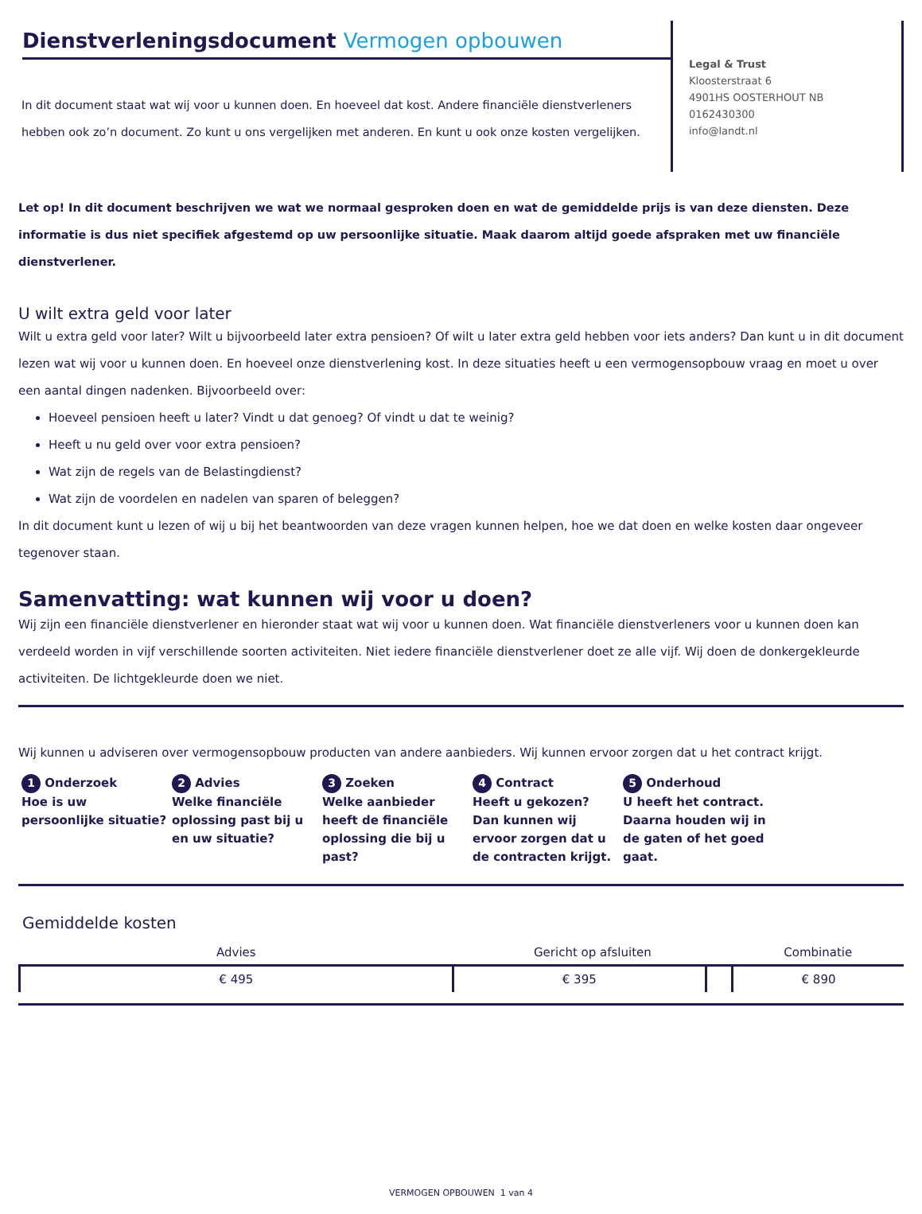Dienstverleningsdocument Vermogen opbouwen
In dit document staat wat wij voor u kunnen doen. En hoeveel dat kost. Andere financiële dienstverleners hebben ook zo’n document. Zo kunt u ons vergelijken met anderen. En kunt u ook onze kosten vergelijken.
Legal & Trust
Kloosterstraat 6
4901HS OOSTERHOUT NB
0162430300
info@landt.nl
Let op! In dit document beschrijven we wat we normaal gesproken doen en wat de gemiddelde prijs is van deze diensten. Deze informatie is dus niet specifiek afgestemd op uw persoonlijke situatie. Maak daarom altijd goede afspraken met uw financiële dienstverlener.
U wilt extra geld voor later
Wilt u extra geld voor later? Wilt u bijvoorbeeld later extra pensioen? Of wilt u later extra geld hebben voor iets anders? Dan kunt u in dit document lezen wat wij voor u kunnen doen. En hoeveel onze dienstverlening kost. In deze situaties heeft u een vermogensopbouw vraag en moet u over een aantal dingen nadenken. Bijvoorbeeld over:
Hoeveel pensioen heeft u later? Vindt u dat genoeg? Of vindt u dat te weinig?
Heeft u nu geld over voor extra pensioen?
Wat zijn de regels van de Belastingdienst?
Wat zijn de voordelen en nadelen van sparen of beleggen?
In dit document kunt u lezen of wij u bij het beantwoorden van deze vragen kunnen helpen, hoe we dat doen en welke kosten daar ongeveer tegenover staan.
Samenvatting: wat kunnen wij voor u doen?
Wij zijn een financiële dienstverlener en hieronder staat wat wij voor u kunnen doen. Wat financiële dienstverleners voor u kunnen doen kan verdeeld worden in vijf verschillende soorten activiteiten. Niet iedere financiële dienstverlener doet ze alle vijf. Wij doen de donkergekleurde activiteiten. De lichtgekleurde doen we niet.
Wij kunnen u adviseren over vermogensopbouw producten van andere aanbieders. Wij kunnen ervoor zorgen dat u het contract krijgt.
1 Onderzoek
Hoe is uw persoonlijke situatie?
2 Advies
Welke financiële oplossing past bij u en uw situatie?
3 Zoeken
Welke aanbieder heeft de financiële oplossing die bij u past?
4 Contract
Heeft u gekozen? Dan kunnen wij ervoor zorgen dat u de contracten krijgt.
5 Onderhoud
U heeft het contract. Daarna houden wij in de gaten of het goed gaat.
Gemiddelde kosten
| Advies | Gericht op afsluiten | | Combinatie |
| --- | --- | --- | --- |
| € 495 | € 395 | | € 890 |
VERMOGEN OPBOUWEN 1 van 4